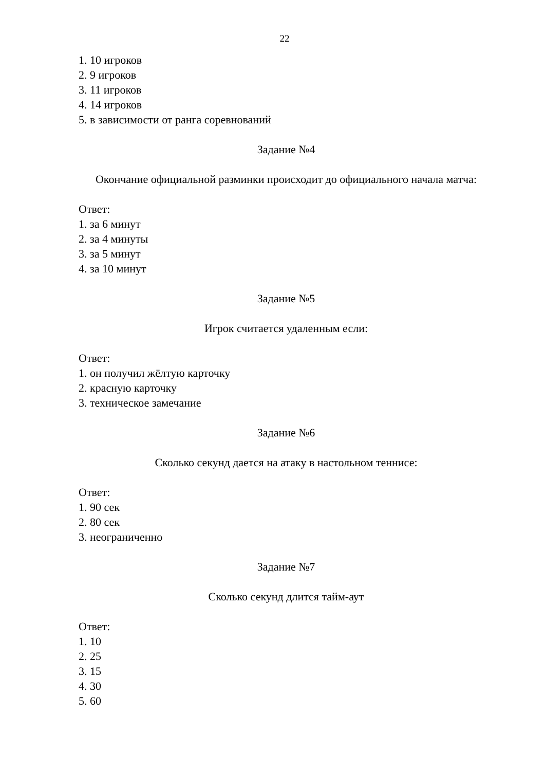22
1. 10 игроков
2. 9 игроков
3. 11 игроков
4. 14 игроков
5. в зависимости от ранга соревнований
Задание №4
Окончание официальной разминки происходит до официального начала матча:
Ответ:
1. за 6 минут
2. за 4 минуты
3. за 5 минут
4. за 10 минут
Задание №5
Игрок считается удаленным если:
Ответ:
1. он получил жёлтую карточку
2. красную карточку
3. техническое замечание
Задание №6
Сколько секунд дается на атаку в настольном теннисе:
Ответ:
1. 90 сек
2. 80 сек
3. неограниченно
Задание №7
Сколько секунд длится тайм-аут
Ответ:
1. 10
2. 25
3. 15
4. 30
5. 60